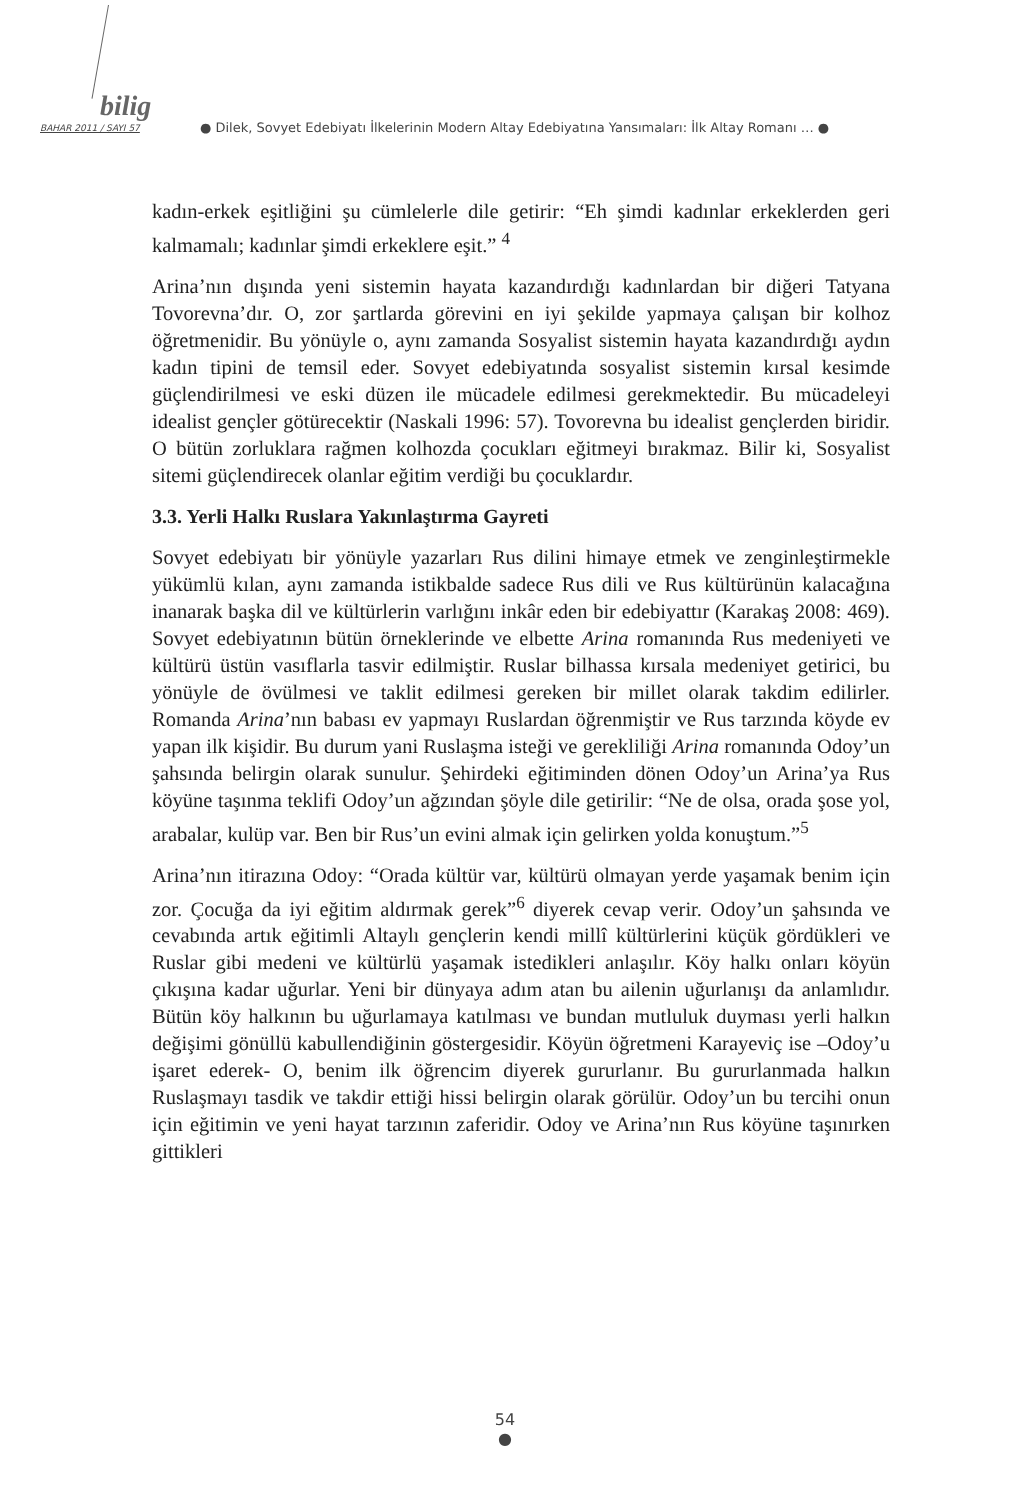bilig
BAHAR 2011 / SAYI 57 ● Dilek, Sovyet Edebiyatı İlkelerinin Modern Altay Edebiyatına Yansımaları: İlk Altay Romanı … ●
kadın-erkek eşitliğini şu cümlelerle dile getirir: “Eh şimdi kadınlar erkeklerden geri kalmamalı; kadınlar şimdi erkeklere eşit.” <sup>4</sup>
Arina’nın dışında yeni sistemin hayata kazandırdığı kadınlardan bir diğeri Tatyana Tovorevna’dır. O, zor şartlarda görevini en iyi şekilde yapmaya çalışan bir kolhoz öğretmenidir. Bu yönüyle o, aynı zamanda Sosyalist sistemin hayata kazandırdığı aydın kadın tipini de temsil eder. Sovyet edebiyatında sosyalist sistemin kırsal kesimde güçlendirilmesi ve eski düzen ile mücadele edilmesi gerekmektedir. Bu mücadeleyi idealist gençler götürecektir (Naskali 1996: 57). Tovorevna bu idealist gençlerden biridir. O bütün zorluklara rağmen kolhozda çocukları eğitmeyi bırakmaz. Bilir ki, Sosyalist sitemi güçlendirecek olanlar eğitim verdiği bu çocuklardır.
3.3. Yerli Halkı Ruslara Yakınlaştırma Gayreti
Sovyet edebiyatı bir yönüyle yazarları Rus dilini himaye etmek ve zenginleştirmekle yükümlü kılan, aynı zamanda istikbalde sadece Rus dili ve Rus kültürünün kalacağına inanarak başka dil ve kültürlerin varlığını inkâr eden bir edebiyattır (Karakaş 2008: 469). Sovyet edebiyatının bütün örneklerinde ve elbette Arina romanında Rus medeniyeti ve kültürü üstün vasıflarla tasvir edilmiştir. Ruslar bilhassa kırsala medeniyet getirici, bu yönüyle de övülmesi ve taklit edilmesi gereken bir millet olarak takdim edilirler. Romanda Arina’nın babası ev yapmayı Ruslardan öğrenmiştir ve Rus tarzında köyde ev yapan ilk kişidir. Bu durum yani Ruslaşma isteği ve gerekliliği Arina romanında Odoy’un şahsında belirgin olarak sunulur. Şehirdeki eğitiminden dönen Odoy’un Arina’ya Rus köyüne taşınma teklifi Odoy’un ağzından şöyle dile getirilir: “Ne de olsa, orada şose yol, arabalar, kulüp var. Ben bir Rus’un evini almak için gelirken yolda konuştum.”<sup>5</sup>
Arina’nın itirazına Odoy: “Orada kültür var, kültürü olmayan yerde yaşamak benim için zor. Çocuğa da iyi eğitim aldırmak gerek”<sup>6</sup> diyerek cevap verir. Odoy’un şahsında ve cevabında artık eğitimli Altaylı gençlerin kendi millî kültürlerini küçük gördükleri ve Ruslar gibi medeni ve kültürlü yaşamak istedikleri anlaşılır. Köy halkı onları köyün çıkışına kadar uğurlar. Yeni bir dünyaya adım atan bu ailenin uğurlanışı da anlamlıdır. Bütün köy halkının bu uğurlamaya katılması ve bundan mutluluk duyması yerli halkın değişimi gönüllü kabullendiğinin göstergesidir. Köyün öğretmeni Karayeviç ise –Odoy’u işaret ederek- O, benim ilk öğrencim diyerek gururlanır. Bu gururlanmada halkın Ruslaşmayı tasdik ve takdir ettiği hissi belirgin olarak görülür. Odoy’un bu tercihi onun için eğitimin ve yeni hayat tarzının zaferidir. Odoy ve Arina’nın Rus köyüne taşınırken gittikleri
54
●